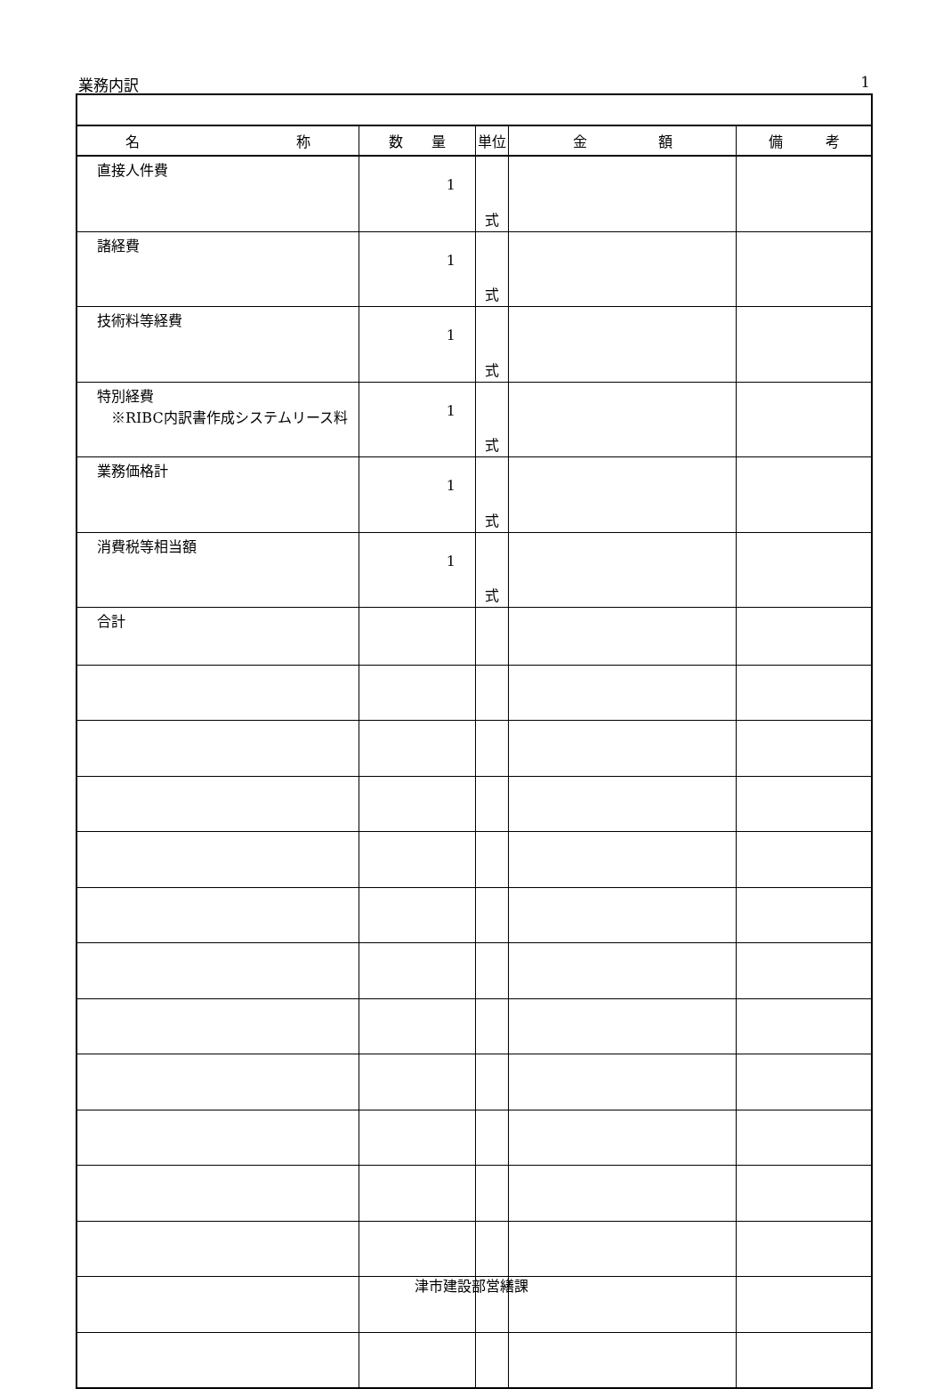業務内訳 1
| 名 称 | 数 量 | 単位 | 金 額 | 備 考 |
| --- | --- | --- | --- | --- |
| 直接人件費 | 1 | 式 | | |
| 諸経費 | 1 | 式 | | |
| 技術料等経費 | 1 | 式 | | |
| 特別経費 ※RIBC内訳書作成システムリース料 | 1 | 式 | | |
| 業務価格計 | 1 | 式 | | |
| 消費税等相当額 | 1 | 式 | | |
| 合計 | | | | |
津市建設部営繕課